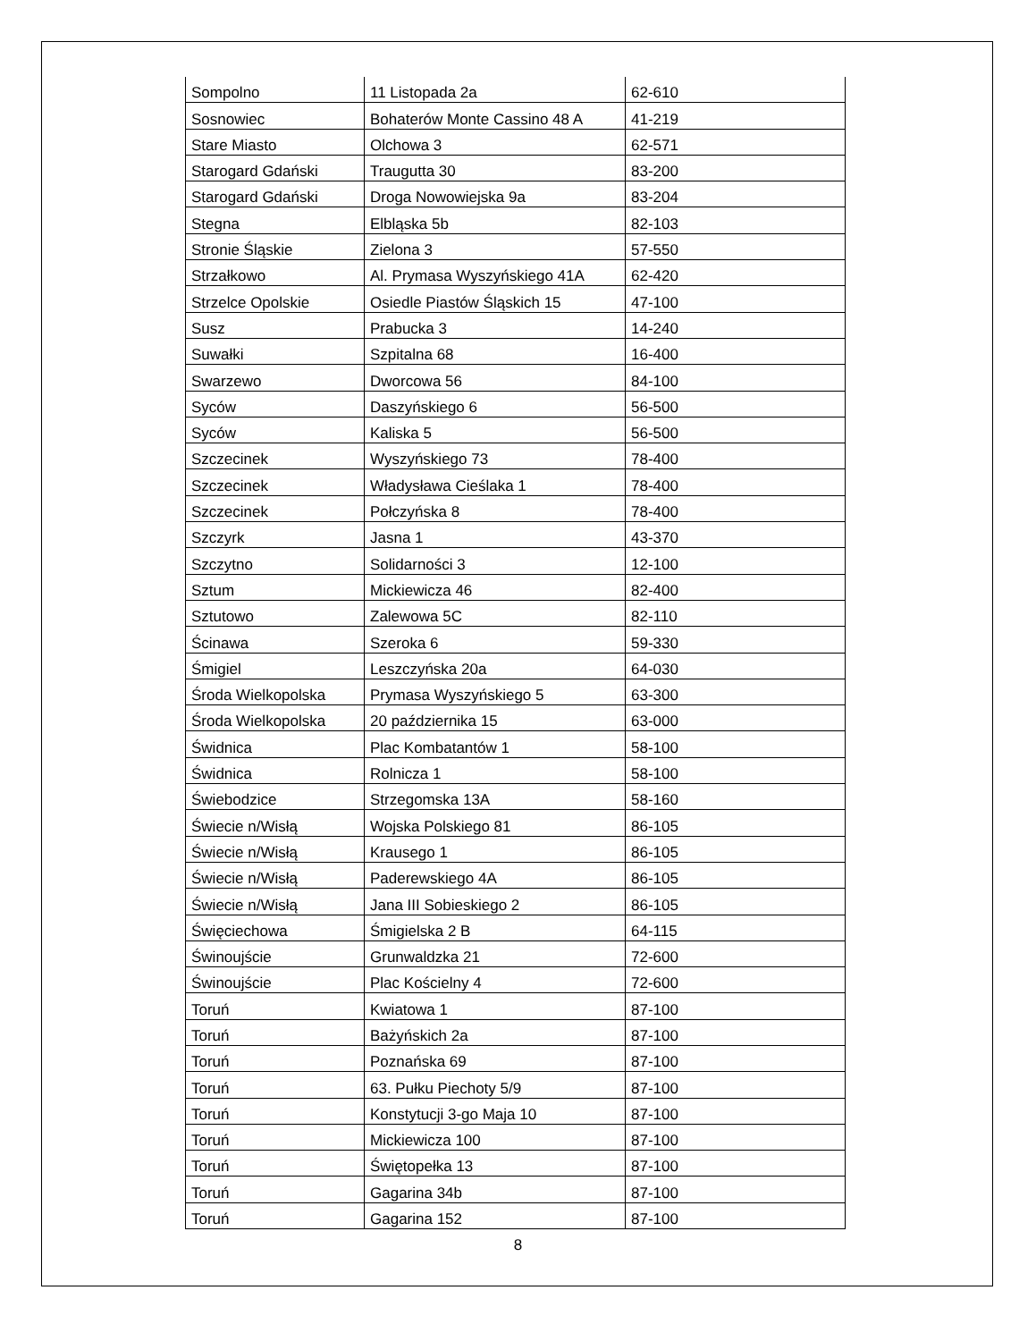| Sompolno | 11 Listopada 2a | 62-610 |
| Sosnowiec | Bohaterów Monte Cassino 48 A | 41-219 |
| Stare Miasto | Olchowa 3 | 62-571 |
| Starogard Gdański | Traugutta 30 | 83-200 |
| Starogard Gdański | Droga Nowowiejska 9a | 83-204 |
| Stegna | Elbląska 5b | 82-103 |
| Stronie Śląskie | Zielona 3 | 57-550 |
| Strzałkowo | Al. Prymasa Wyszyńskiego 41A | 62-420 |
| Strzelce Opolskie | Osiedle Piastów Śląskich 15 | 47-100 |
| Susz | Prabucka 3 | 14-240 |
| Suwałki | Szpitalna 68 | 16-400 |
| Swarzewo | Dworcowa 56 | 84-100 |
| Syców | Daszyńskiego 6 | 56-500 |
| Syców | Kaliska 5 | 56-500 |
| Szczecinek | Wyszyńskiego 73 | 78-400 |
| Szczecinek | Władysława Cieślaka 1 | 78-400 |
| Szczecinek | Połczyńska 8 | 78-400 |
| Szczyrk | Jasna 1 | 43-370 |
| Szczytno | Solidarności 3 | 12-100 |
| Sztum | Mickiewicza 46 | 82-400 |
| Sztutowo | Zalewowa 5C | 82-110 |
| Ścinawa | Szeroka 6 | 59-330 |
| Śmigiel | Leszczyńska 20a | 64-030 |
| Środa Wielkopolska | Prymasa Wyszyńskiego 5 | 63-300 |
| Środa Wielkopolska | 20 października 15 | 63-000 |
| Świdnica | Plac Kombatantów 1 | 58-100 |
| Świdnica | Rolnicza 1 | 58-100 |
| Świebodzice | Strzegomska 13A | 58-160 |
| Świecie n/Wisłą | Wojska Polskiego 81 | 86-105 |
| Świecie n/Wisłą | Krausego 1 | 86-105 |
| Świecie n/Wisłą | Paderewskiego 4A | 86-105 |
| Świecie n/Wisłą | Jana III Sobieskiego 2 | 86-105 |
| Święciechowa | Śmigielska 2 B | 64-115 |
| Świnoujście | Grunwaldzka 21 | 72-600 |
| Świnoujście | Plac Kościelny 4 | 72-600 |
| Toruń | Kwiatowa 1 | 87-100 |
| Toruń | Bażyńskich 2a | 87-100 |
| Toruń | Poznańska 69 | 87-100 |
| Toruń | 63. Pułku Piechoty 5/9 | 87-100 |
| Toruń | Konstytucji 3-go Maja 10 | 87-100 |
| Toruń | Mickiewicza 100 | 87-100 |
| Toruń | Świętopełka 13 | 87-100 |
| Toruń | Gagarina 34b | 87-100 |
| Toruń | Gagarina 152 | 87-100 |
8